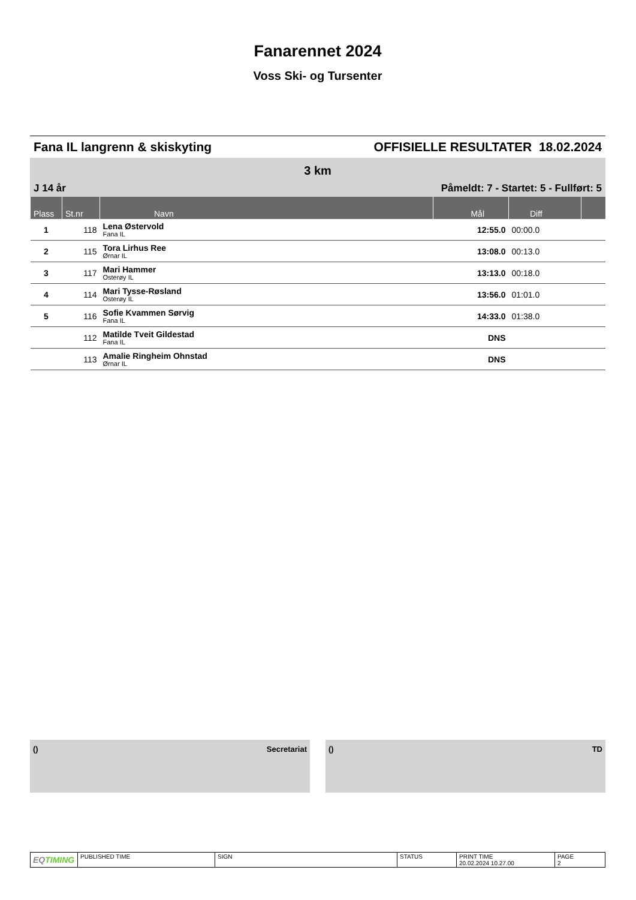Fanarennet 2024
Voss Ski- og Tursenter
Fana IL langrenn & skiskyting OFFISIELLE RESULTATER 18.02.2024
3 km
J 14 år Påmeldt: 7 - Startet: 5 - Fullført: 5
| Plass | St.nr | Navn | Mål | Diff | |
| --- | --- | --- | --- | --- | --- |
| 1 | 118 | Lena Østervold Fana IL | 12:55.0 | 00:00.0 | |
| 2 | 115 | Tora Lirhus Ree Ørnar IL | 13:08.0 | 00:13.0 | |
| 3 | 117 | Mari Hammer Osterøy IL | 13:13.0 | 00:18.0 | |
| 4 | 114 | Mari Tysse-Røsland Osterøy IL | 13:56.0 | 01:01.0 | |
| 5 | 116 | Sofie Kvammen Sørvig Fana IL | 14:33.0 | 01:38.0 | |
| | 112 | Matilde Tveit Gildestad Fana IL | DNS | | |
| | 113 | Amalie Ringheim Ohnstad Ørnar IL | DNS | | |
() Secretariat () TD
| EQ TIMING | PUBLISHED TIME | SIGN | STATUS | PRINT TIME 20.02.2024 10.27.00 | PAGE 2 |